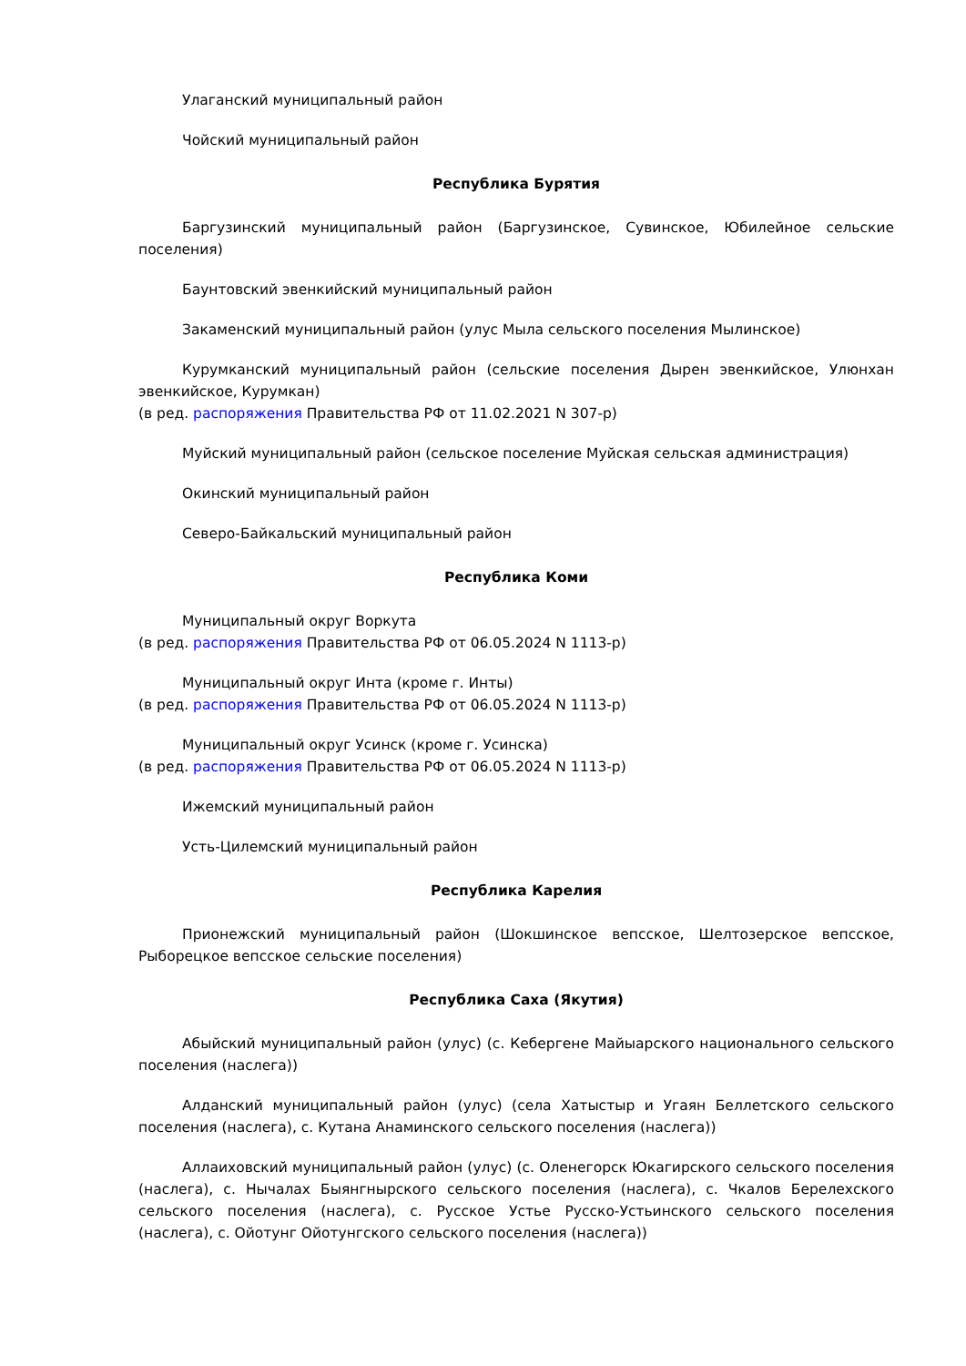Улаганский муниципальный район
Чойский муниципальный район
Республика Бурятия
Баргузинский муниципальный район (Баргузинское, Сувинское, Юбилейное сельские поселения)
Баунтовский эвенкийский муниципальный район
Закаменский муниципальный район (улус Мыла сельского поселения Мылинское)
Курумканский муниципальный район (сельские поселения Дырен эвенкийское, Улюнхан эвенкийское, Курумкан)
(в ред. распоряжения Правительства РФ от 11.02.2021 N 307-р)
Муйский муниципальный район (сельское поселение Муйская сельская администрация)
Окинский муниципальный район
Северо-Байкальский муниципальный район
Республика Коми
Муниципальный округ Воркута
(в ред. распоряжения Правительства РФ от 06.05.2024 N 1113-р)
Муниципальный округ Инта (кроме г. Инты)
(в ред. распоряжения Правительства РФ от 06.05.2024 N 1113-р)
Муниципальный округ Усинск (кроме г. Усинска)
(в ред. распоряжения Правительства РФ от 06.05.2024 N 1113-р)
Ижемский муниципальный район
Усть-Цилемский муниципальный район
Республика Карелия
Прионежский муниципальный район (Шокшинское вепсское, Шелтозерское вепсское, Рыборецкое вепсское сельские поселения)
Республика Саха (Якутия)
Абыйский муниципальный район (улус) (с. Кебергене Майыарского национального сельского поселения (наслега))
Алданский муниципальный район (улус) (села Хатыстыр и Угаян Беллетского сельского поселения (наслега), с. Кутана Анаминского сельского поселения (наслега))
Аллаиховский муниципальный район (улус) (с. Оленегорск Юкагирского сельского поселения (наслега), с. Нычалах Быянгнырского сельского поселения (наслега), с. Чкалов Берелехского сельского поселения (наслега), с. Русское Устье Русско-Устьинского сельского поселения (наслега), с. Ойотунг Ойотунгского сельского поселения (наслега))